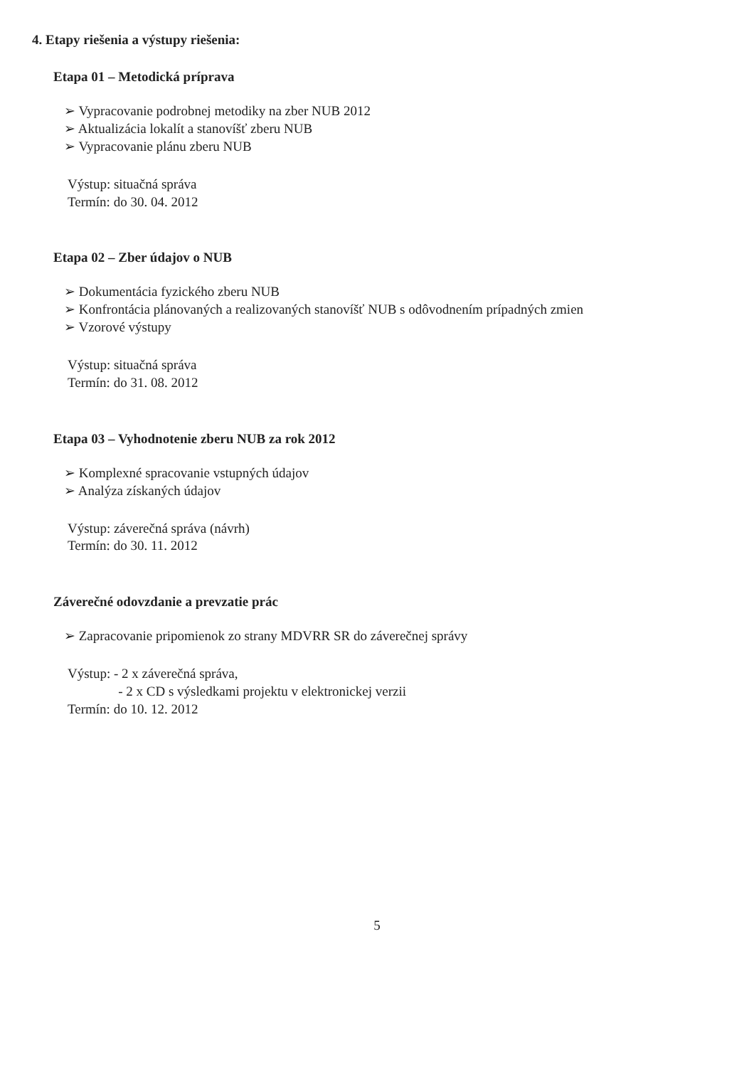4. Etapy riešenia a výstupy riešenia:
Etapa 01 – Metodická príprava
➢ Vypracovanie podrobnej metodiky na zber NUB 2012
➢ Aktualizácia lokalít a stanovíšť zberu NUB
➢ Vypracovanie plánu zberu NUB
Výstup: situačná správa
Termín: do 30. 04. 2012
Etapa 02 – Zber údajov o NUB
➢ Dokumentácia fyzického zberu NUB
➢ Konfrontácia plánovaných a realizovaných stanovíšť NUB s odôvodnením prípadných zmien
➢ Vzorové výstupy
Výstup: situačná správa
Termín: do 31. 08. 2012
Etapa 03 – Vyhodnotenie zberu NUB za rok 2012
➢ Komplexné spracovanie vstupných údajov
➢ Analýza získaných údajov
Výstup: záverečná správa (návrh)
Termín: do 30. 11. 2012
Záverečné odovzdanie a prevzatie prác
➢ Zapracovanie pripomienok zo strany MDVRR SR do záverečnej správy
Výstup: - 2 x záverečná správa,
- 2 x CD s výsledkami projektu v elektronickej verzii
Termín: do 10. 12. 2012
5